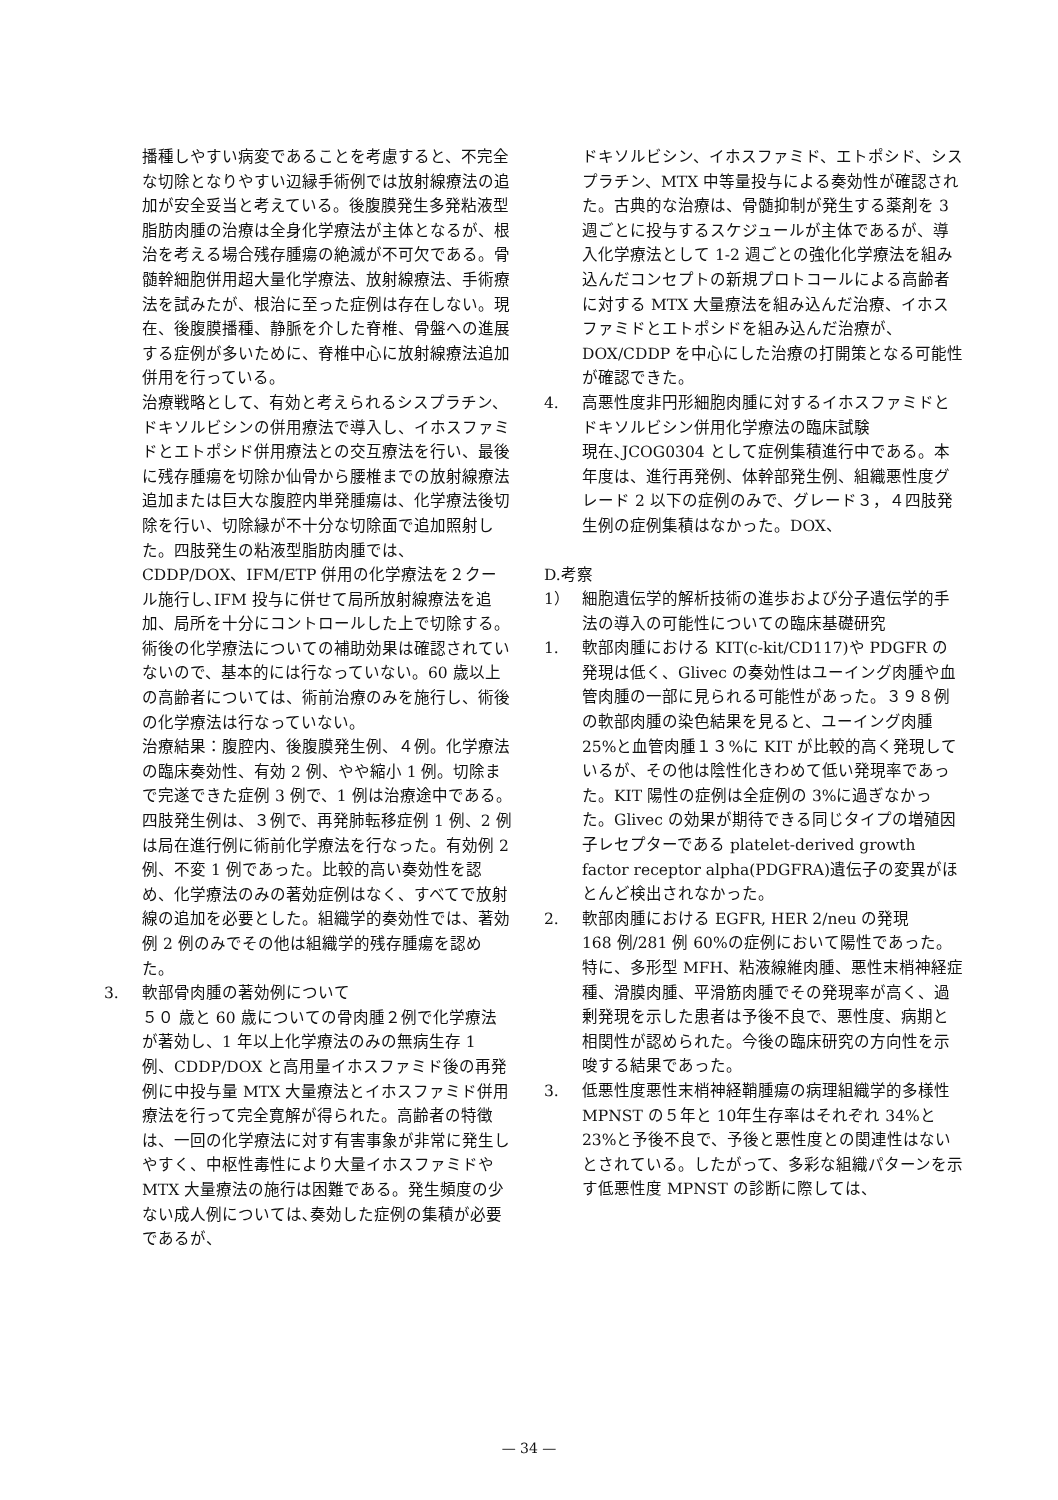播種しやすい病変であることを考慮すると、不完全な切除となりやすい辺縁手術例では放射線療法の追加が安全妥当と考えている。後腹膜発生多発粘液型脂肪肉腫の治療は全身化学療法が主体となるが、根治を考える場合残存腫瘍の絶滅が不可欠である。骨髄幹細胞併用超大量化学療法、放射線療法、手術療法を試みたが、根治に至った症例は存在しない。現在、後腹膜播種、静脈を介した脊椎、骨盤への進展する症例が多いために、脊椎中心に放射線療法追加併用を行っている。
治療戦略として、有効と考えられるシスプラチン、ドキソルビシンの併用療法で導入し、イホスファミドとエトポシド併用療法との交互療法を行い、最後に残存腫瘍を切除か仙骨から腰椎までの放射線療法追加または巨大な腹腔内単発腫瘍は、化学療法後切除を行い、切除縁が不十分な切除面で追加照射した。四肢発生の粘液型脂肪肉腫では、CDDP/DOX、IFM/ETP 併用の化学療法を２クール施行し､IFM 投与に併せて局所放射線療法を追加、局所を十分にコントロールした上で切除する。術後の化学療法についての補助効果は確認されていないので、基本的には行なっていない。60 歳以上の高齢者については、術前治療のみを施行し、術後の化学療法は行なっていない。
治療結果：腹腔内、後腹膜発生例、４例。化学療法の臨床奏効性、有効 2 例、やや縮小 1 例。切除まで完遂できた症例 3 例で、1 例は治療途中である。四肢発生例は、３例で、再発肺転移症例 1 例、2 例は局在進行例に術前化学療法を行なった。有効例 2 例、不変 1 例であった。比較的高い奏効性を認め、化学療法のみの著効症例はなく、すべてで放射線の追加を必要とした。組織学的奏効性では、著効例 2 例のみでその他は組織学的残存腫瘍を認めた。
3. 軟部骨肉腫の著効例について
５０ 歳と 60 歳についての骨肉腫２例で化学療法が著効し、1 年以上化学療法のみの無病生存 1 例、CDDP/DOX と高用量イホスファミド後の再発例に中投与量 MTX 大量療法とイホスファミド併用療法を行って完全寛解が得られた。高齢者の特徴は、一回の化学療法に対す有害事象が非常に発生しやすく、中枢性毒性により大量イホスファミドや MTX 大量療法の施行は困難である。発生頻度の少ない成人例については､奏効した症例の集積が必要であるが、
ドキソルビシン、イホスファミド、エトポシド、シスプラチン、MTX 中等量投与による奏効性が確認された。古典的な治療は、骨髄抑制が発生する薬剤を 3 週ごとに投与するスケジュールが主体であるが、導入化学療法として 1-2 週ごとの強化化学療法を組み込んだコンセプトの新規プロトコールによる高齢者に対する MTX 大量療法を組み込んだ治療、イホスファミドとエトポシドを組み込んだ治療が、DOX/CDDP を中心にした治療の打開策となる可能性が確認できた。
4. 高悪性度非円形細胞肉腫に対するイホスファミドとドキソルビシン併用化学療法の臨床試験
現在､JCOG0304 として症例集積進行中である。本年度は、進行再発例、体幹部発生例、組織悪性度グレード 2 以下の症例のみで、グレード３，４四肢発生例の症例集積はなかった。DOX、
D.考察
1） 細胞遺伝学的解析技術の進歩および分子遺伝学的手法の導入の可能性についての臨床基礎研究
1. 軟部肉腫における KIT(c-kit/CD117)や PDGFR の発現は低く、Glivec の奏効性はユーイング肉腫や血管肉腫の一部に見られる可能性があった。３９８例の軟部肉腫の染色結果を見ると、ユーイング肉腫 25%と血管肉腫１３%に KIT が比較的高く発現しているが、その他は陰性化きわめて低い発現率であった。KIT 陽性の症例は全症例の 3%に過ぎなかった。Glivec の効果が期待できる同じタイプの増殖因子レセプターである platelet-derived growth factor receptor alpha(PDGFRA)遺伝子の変異がほとんど検出されなかった。
2. 軟部肉腫における EGFR, HER 2/neu の発現
168 例/281 例 60%の症例において陽性であった。特に、多形型 MFH、粘液線維肉腫、悪性末梢神経症種、滑膜肉腫、平滑筋肉腫でその発現率が高く、過剰発現を示した患者は予後不良で、悪性度、病期と相関性が認められた。今後の臨床研究の方向性を示唆する結果であった。
3. 低悪性度悪性末梢神経鞘腫瘍の病理組織学的多様性
MPNST の５年と 10年生存率はそれぞれ 34%と 23%と予後不良で、予後と悪性度との関連性はないとされている。したがって、多彩な組織パターンを示す低悪性度 MPNST の診断に際しては、
— 34 —